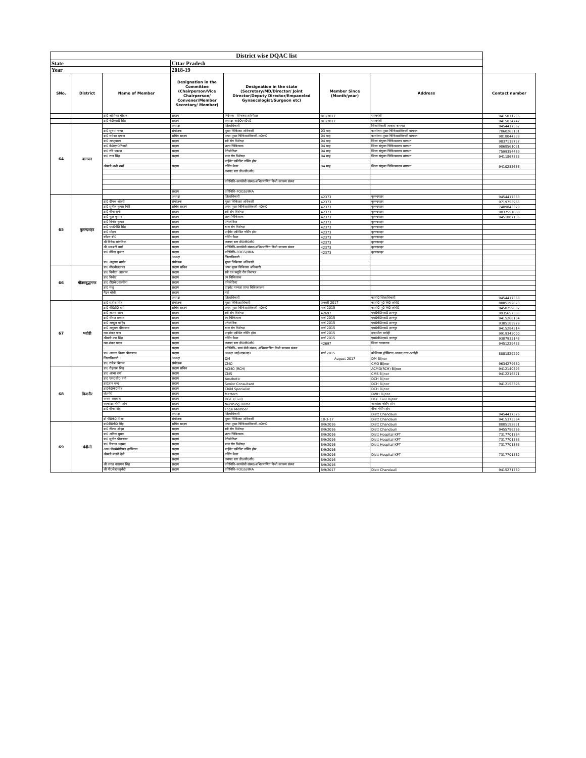| District wise DQAC list | | | | | | | |
| State | | | Uttar Pradesh | | | | |
| Year | | | 2018-19 | | | | |
| SNo. | District | Name of Member | Designation in the Committee (Chairperson/Vice Chairperson/ Convener/Member Secretary/ Member) | Designation in the state (Secretary/MD/Director/ Joint Director/Deputy Director/Empaneled Gynaecologist/Surgeon etc) | Member Since (Month/year) | Address | Contact number |
| | | डा0 ओमिका चौहान | सदस्य | निदेशक– सिम्हनस हास्पिटल | 8/1/2017 | रायबरेली | 9415071256 |
| | | डा0 के0एस0 सिंह | सदस्य | अध्यक्ष–आई0एम0ए0 | 8/1/2017 | रायबरेली | 9415034747 |
| 64 | बागपत | | अध्यक्ष | जिलाधिकारी | | जिलाधिकारी आवास बागपत | 9454417562 |
| | | डा0 सुषमा चन्द्रा | संयोजक | मुख्य चिकित्सा अधिकारी | 03 माह | कार्यालय मुख्य चिकित्साधिकारी बागपत | 7060263131 |
| | | डा0 रामेश्वर दयाल | सचिव सदस्य | अपर मुख्य चिकित्साधिकारी–प0क0 | 04 माह | कार्यालय मुख्य चिकित्साधिकारी बागपत | 9818044339 |
| | | डा0 अन्जुबाला | सदस्य | स्त्री रोग विशेषज्ञ | 04 माह | जिला संयुक्त चिकित्सालय बागपत | 9837118757 |
| | | डा0 के0एन0तिवारी | सदस्य | शल्य चिकित्सक | 04 माह | जिला संयुक्त चिकित्सालय बागपत | 9868561051 |
| | | डा0 रवि प्रकाश | सदस्य | ऐनेस्थेटिस्ट | 04 माह | जिला संयुक्त चिकित्सालय बागपत | 7599354469 |
| | | डा0 राज सिंह | सदस्य | बाल रोग विशेषज्ञ | 04 माह | जिला संयुक्त चिकित्सालय बागपत | 9411867833 |
| | | | | प्राईवेट एक्रीडिट नर्सिंग होम | | | |
| | | श्रीमती शशी शर्मा | सदस्य | नर्सिंग कैडर | 04 माह | जिला संयुक्त चिकित्सालय बागपत | 9410285656 |
| | | | | जनपद स्तर डी0जी0सी0 | | | |
| | | | | प्रतिनिधि–स्वयंसेवी संस्था/अभिप्रमाणित निजी स्वास्थ्य संस्था | | | |
| | | | सदस्य | प्रतिनिधि–FOGSI/IMA | | | |
| 65 | बुलन्दशहर | | अध्यक्ष | जिलाधिकारी | 42373 | बुलन्दशहर | 9454417563 |
| | | डा0 दीपक ओहरी | संयोजक | मुख्य चिकित्सा अधिकारी | 42373 | बुलन्दशहर | 9719755965 |
| | | डा0 सुनील कुमार गिरि | सचिव सदस्य | अपर मुख्य चिकित्साधिकारी–प0क0 | 42373 | बुलन्दशहर | 7409843370 |
| | | डा0 बीना रानी | सदस्य | स्त्री रोग विशेषज्ञ | 42373 | बुलन्दशहर | 9837551880 |
| | | डा0 फूल कुमार | सदस्य | शल्य चिकित्सक | 42373 | बुलन्दशहर | 9451807136 |
| | | डा0 विनोद कुमार | सदस्य | ऐनेस्थेटिस्ट | 42373 | बुलन्दशहर | |
| | | डा0 एम0पी0 सिंह | सदस्य | बाल रोग विशेषज्ञ | 42373 | बुलन्दशहर | |
| | | डा0 मोहन | सदस्य | प्राईवेट एक्रीडिट नर्सिंग होम | 42373 | बुलन्दशहर | |
| | | कौशर बी0 | सदस्य | नर्सिंग कैडर | 42373 | बुलन्दशहर | |
| | | श्री विवेक मांगलिक | सदस्य | जनपद स्तर डी0जी0सी0 | 42373 | बुलन्दशहर | |
| | | श्री अवश्वनी वर्मा | सदस्य | प्रतिनिधि–स्वयंसेवी संस्था/अभिप्रमाणित निजी स्वास्थ्य संस्था | 42373 | बुलन्दशहर | |
| | | डा0 वीरेन्द्र कुमार | सदस्य | प्रतिनिधि–FOGSI/IMA | 42373 | बुलन्दशहर | |
| | | | अध्यक्ष | जिलाधिकारी | | | |
| | | डा0 अनुराग भार्गव | संयोजक | मुख्य चिकित्सा अधिकारी | | | |
| 66 | गौतमबुद्धनगर | डा0 वी0बी0ढ़ाका | सदस्य सचिव | अपर मुख्य चिकित्सा अधिकारी | | | |
| | | डा0 विनीता अग्रवाल | सदस्य | स्त्री एवं प्रसूति रोग विशषज्ञ | | | |
| | | डा0 विनोद | सदस्य | ल्य चिकित्सक | | | |
| | | डा0 टी0के0सक्सेना | सदस्य | एनेस्थेटिस्ट | | | |
| | | डा0 मंजू | सदस्य | प्राइवेट मान्यता प्राप्त चिकित्सालय | | | |
| | | मैट्रन बोधी | सदस्य | नर्स | | | |
| | | | अध्यक्ष | जिलाधिकारी | | कार्या0 जिलाधिकारी | 9454417568 |
| 67 | भदोही | डा0 सतीश सिंह | संयोजक | मुख्य चिकित्साधिकारी | जनवरी 2017 | कार्या0 मु0 चि0 अधि0 | 8005192693 |
| | | डा0 वी0डी0 वर्मा | सचिव सदस्य | अपर मुख्य चिकित्साधिकारी–प0क0 | मार्च 2015 | कार्या0 मु0 चि0 अधि0 | 9450259607 |
| | | डा0 अजरा खान | सदस्य | स्त्री रोग विशेषज्ञ | 42697 | एम0बी0एस0 ज्ञानपुर | 9935657385 |
| | | डा0 धीरज प्रकाश | सदस्य | ल्य चिकित्सक | मार्च 2015 | एम0बी0एस0 ज्ञानपुर | 9415268154 |
| | | डा0 अब्दुल वाहिद | सदस्य | एनेस्थेटिक | मार्च 2015 | एम0बी0एस0 ज्ञानपुर | 9305183979 |
| | | डा0 अनुराग श्रीवास्तव | सदस्य | बाल रोग विशेषज्ञ | मार्च 2015 | एम0बी0एस0 ज्ञानपुर | 9415284514 |
| | | रमा शंकर पाल | सदस्य | प्राइवेट एक्रीडेट नर्सिंग होम | मार्च 2015 | इन्द्रामील भदोही | 9919345000 |
| | | श्रीमती उषा सिंह | सदस्य | नर्सिंग कैडर | मार्च 2015 | एम0बी0एस0 ज्ञानपुर | 9307935148 |
| | | रमा शंकर यादव | सदस्य | जनपद स्तर डी0जी0सी0 | 42697 | जिला न्यायालय | 9451229435 |
| | | – | सदस्य | प्रतिनिधि– स्वयं सेवी संस्था/ अभिप्रमाणित निजी स्वास्थ्य संस्था | – | – | – |
| | | डा0 आनन्द विनय श्रीवास्तव | सदस्य | अध्यक्ष आई0एम0ए0 | मार्च 2015 | कौशिल्या हॉस्पिटल आनन्द नगर–भदोही | 8081829292 |
| | | जिलाधिकारी | अध्यक्ष | DM | August 2017 | DM Bijnor | |
| | | डा0 राकेश मित्तल | संयोजक | CMO | | CMO Bijnor | 9634279680 |
| 68 | बिजनौर | डा0 रोहताश सिंह | सदस्य सचिव | ACMO (RCH) | | ACMO(RCH) Bijnor | 9412140593 |
| | | डा0 आभा वर्मा | सदस्य | CMS | | CMS Bijnor | 9412216571 |
| | | डा0 एस0सी0 वर्मा | सदस्य | Ansthetic | | DCH Bijnor | |
| | | डा0ज्ञान चन्द | सदस्य | Senior Consultant | | DCH Bijnor | 9412153396 |
| | | डा0के0के0सिंह | सदस्य | Child Specialist | | DCH Bijnor | |
| | | रोजमेरी | सदस्य | Mettern | | DWH Bijnor | |
| | | अजय अग्रवाल | सदस्य | DGC (Civil) | | DGC Civil Bijnor | |
| | | आकांक्षा नर्सिंग होम | सदस्य | Nurshing Home | | आकांक्षा नर्सिंग होम | |
| | | डा0 बीना सिंह | सदस्य | Fogsi Member | | बीना नर्सिंग होम | |
| | | | अध्यक्ष | जिलाधिकारी | | Distt Chandauli | 9454417576 |
| | | डॉ पी0के0 मिश्रा | संयोजक | मुख्य चिकित्सा अधिकारी | 18-3-17 | Distt Chandauli | 9415373564 |
| 69 | चंदौली | डा0डी0पी0 सिंह | सचिव सदस्य | अपर मुख्य चिकित्साधिकारी–प0क0 | 8/9/2016 | Distt Chandauli | 8005192851 |
| | | डा0 नीलम ओझा | सदस्य | स्त्री रोग विशेषज्ञ | 8/9/2016 | Distt Chandauli | 9455796266 |
| | | डा0 अनिल सुमन | सदस्य | शल्य चिकित्सक | 8/9/2016 | Distt Hospital KPT | 7317701364 |
| | | डा0 सुधीर श्रीवास्तव | सदस्य | ऐनेस्थेटिस्ट | 8/9/2016 | Distt Hospital KPT | 7317701363 |
| | | डा0 रियाज अहमद | सदस्य | बाल रोग विशेषज्ञ | 8/9/2016 | Distt Hospital KPT | 7317701365 |
| | | आर0डी0मेमोरियल हास्पिटल | सदस्य | प्राईवेट एक्रीडिट नर्सिंग होम | 8/9/2016 | | |
| | | श्रीमती मंजरी देवी | सदस्य | नर्सिंग कैडर | 8/9/2016 | Distt Hospital KPT | 7317701382 |
| | | | सदस्य | जनपद स्तर डी0जी0सी0 | 8/9/2016 | | |
| | | श्री जगत नारायण सिंह | सदस्य | प्रतिनिधि–स्वयंसेवी संस्था/अभिप्रमाणित निजी स्वास्थ्य संस्था | 8/9/2016 | | |
| | | श्री पी0के0चतुर्वेदी | सदस्य | प्रतिनिधि–FOGSI/IMA | 8/9/2017 | Distt Chandauli | 9415271760 |